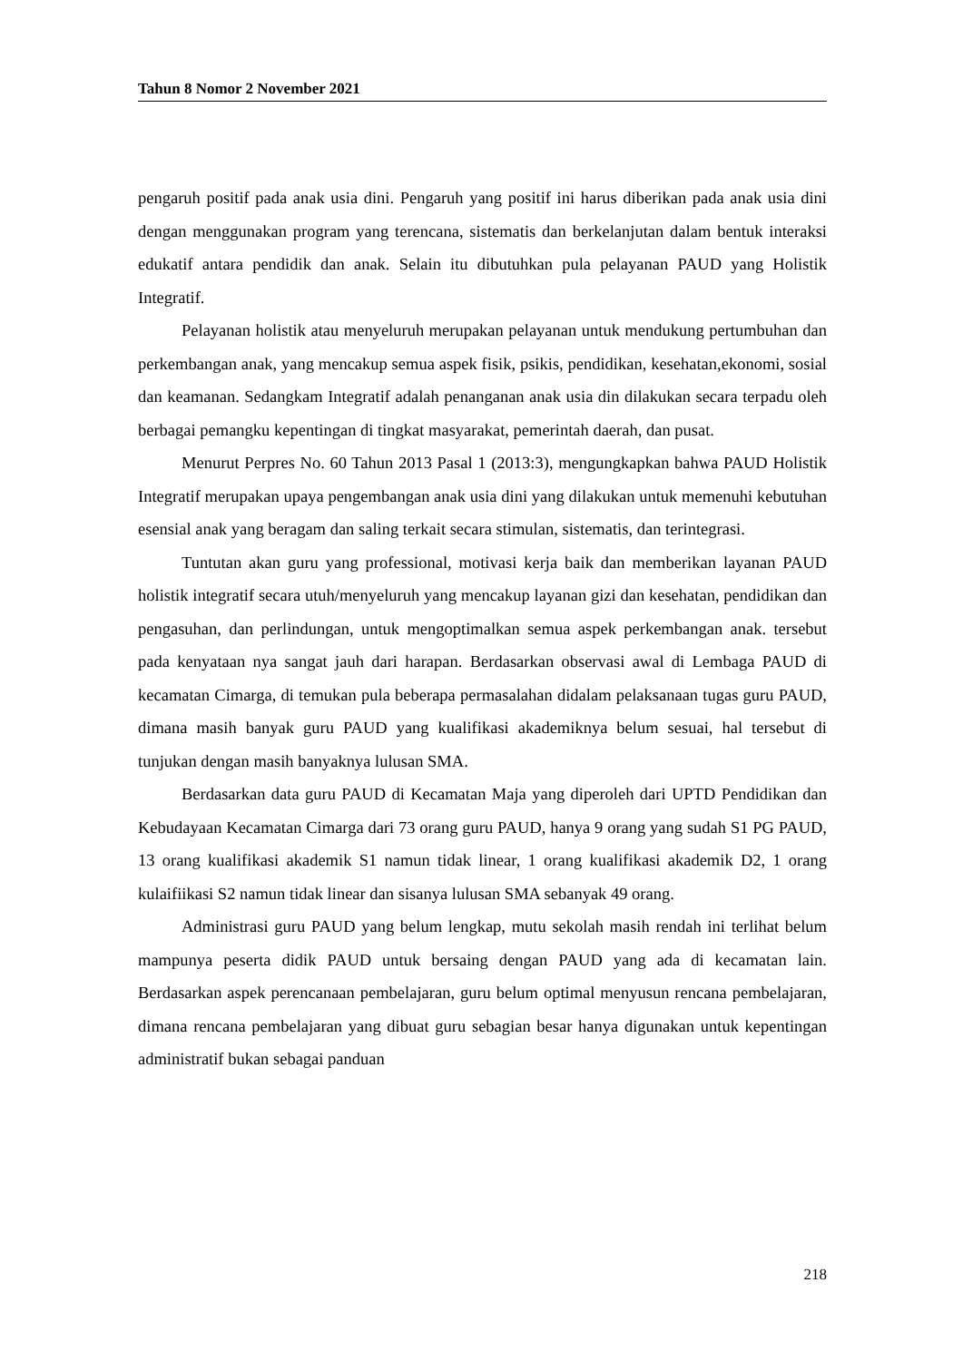Tahun 8 Nomor 2 November 2021
pengaruh positif pada anak usia dini. Pengaruh yang positif ini harus diberikan pada anak usia dini dengan menggunakan program yang terencana, sistematis dan berkelanjutan dalam bentuk interaksi edukatif antara pendidik dan anak. Selain itu dibutuhkan pula pelayanan PAUD yang Holistik Integratif.
Pelayanan holistik atau menyeluruh merupakan pelayanan untuk mendukung pertumbuhan dan perkembangan anak, yang mencakup semua aspek fisik, psikis, pendidikan, kesehatan,ekonomi, sosial dan keamanan. Sedangkam Integratif adalah penanganan anak usia din dilakukan secara terpadu oleh berbagai pemangku kepentingan di tingkat masyarakat, pemerintah daerah, dan pusat.
Menurut Perpres No. 60 Tahun 2013 Pasal 1 (2013:3), mengungkapkan bahwa PAUD Holistik Integratif merupakan upaya pengembangan anak usia dini yang dilakukan untuk memenuhi kebutuhan esensial anak yang beragam dan saling terkait secara stimulan, sistematis, dan terintegrasi.
Tuntutan akan guru yang professional, motivasi kerja baik dan memberikan layanan PAUD holistik integratif secara utuh/menyeluruh yang mencakup layanan gizi dan kesehatan, pendidikan dan pengasuhan, dan perlindungan, untuk mengoptimalkan semua aspek perkembangan anak. tersebut pada kenyataan nya sangat jauh dari harapan. Berdasarkan observasi awal di Lembaga PAUD di kecamatan Cimarga, di temukan pula beberapa permasalahan didalam pelaksanaan tugas guru PAUD, dimana masih banyak guru PAUD yang kualifikasi akademiknya belum sesuai, hal tersebut di tunjukan dengan masih banyaknya lulusan SMA.
Berdasarkan data guru PAUD di Kecamatan Maja yang diperoleh dari UPTD Pendidikan dan Kebudayaan Kecamatan Cimarga dari 73 orang guru PAUD, hanya 9 orang yang sudah S1 PG PAUD, 13 orang kualifikasi akademik S1 namun tidak linear, 1 orang kualifikasi akademik D2, 1 orang kulaifiikasi S2 namun tidak linear dan sisanya lulusan SMA sebanyak 49 orang.
Administrasi guru PAUD yang belum lengkap, mutu sekolah masih rendah ini terlihat belum mampunya peserta didik PAUD untuk bersaing dengan PAUD yang ada di kecamatan lain. Berdasarkan aspek perencanaan pembelajaran, guru belum optimal menyusun rencana pembelajaran, dimana rencana pembelajaran yang dibuat guru sebagian besar hanya digunakan untuk kepentingan administratif bukan sebagai panduan
218